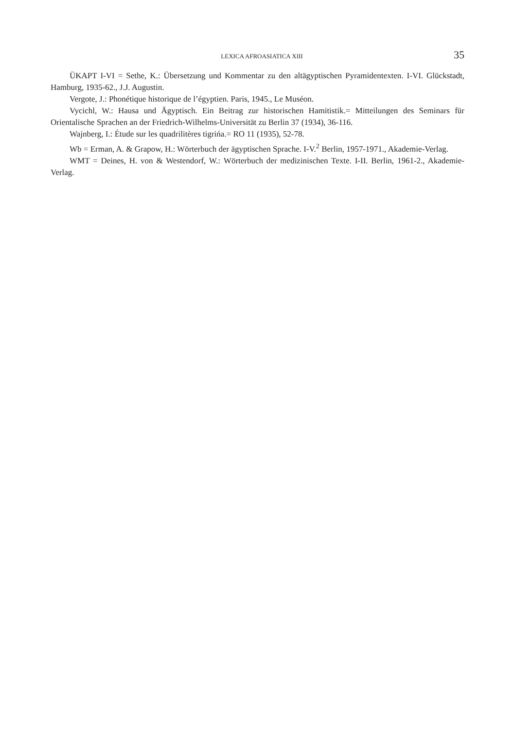LEXICA AFROASIATICA XIII 35
ÜKAPT I-VI = Sethe, K.: Übersetzung und Kommentar zu den altägyptischen Pyramidentexten. I-VI. Glückstadt, Hamburg, 1935-62., J.J. Augustin.
Vergote, J.: Phonétique historique de l’égyptien. Paris, 1945., Le Muséon.
Vycichl, W.: Hausa und Ägyptisch. Ein Beitrag zur historischen Hamitistik.= Mitteilungen des Seminars für Orientalische Sprachen an der Friedrich-Wilhelms-Universität zu Berlin 37 (1934), 36-116.
Wajnberg, I.: Étude sur les quadrilitères tigrińa.= RO 11 (1935), 52-78.
Wb = Erman, A. & Grapow, H.: Wörterbuch der ägyptischen Sprache. I-V.<sup>2</sup> Berlin, 1957-1971., Akademie-Verlag.
WMT = Deines, H. von & Westendorf, W.: Wörterbuch der medizinischen Texte. I-II. Berlin, 1961-2., Akademie-Verlag.